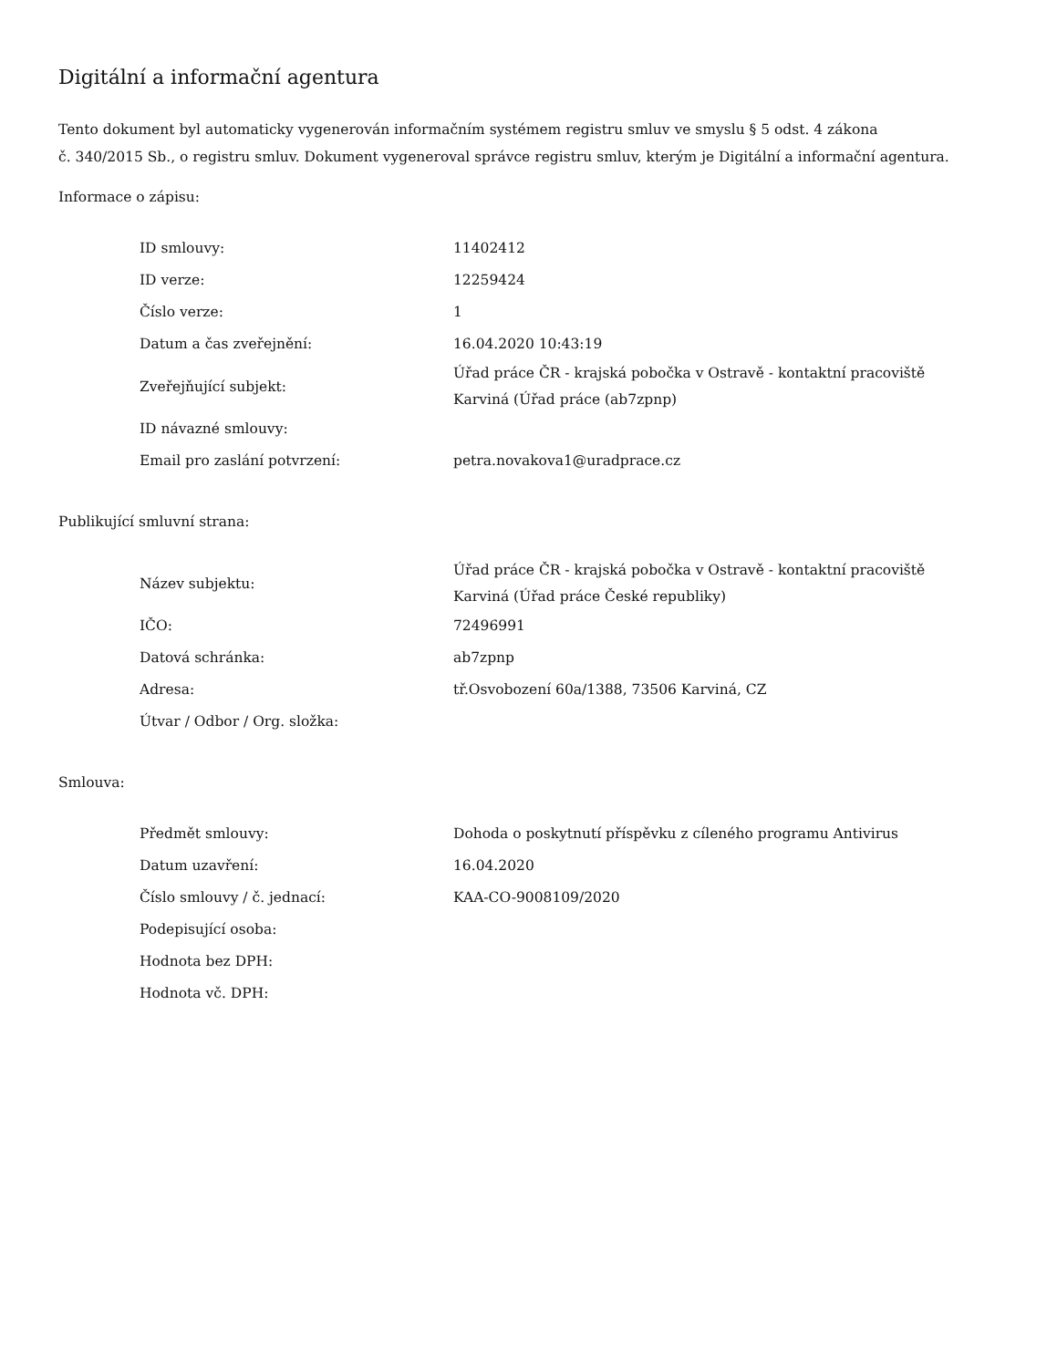Digitální a informační agentura
Tento dokument byl automaticky vygenerován informačním systémem registru smluv ve smyslu § 5 odst. 4 zákona
č. 340/2015 Sb., o registru smluv. Dokument vygeneroval správce registru smluv, kterým je Digitální a informační agentura.
Informace o zápisu:
| ID smlouvy: | 11402412 |
| ID verze: | 12259424 |
| Číslo verze: | 1 |
| Datum a čas zveřejnění: | 16.04.2020 10:43:19 |
| Zveřejňující subjekt: | Úřad práce ČR - krajská pobočka v Ostravě - kontaktní pracoviště Karviná (Úřad práce (ab7zpnp) |
| ID návazné smlouvy: | |
| Email pro zaslání potvrzení: | petra.novakova1@uradprace.cz |
Publikující smluvní strana:
| Název subjektu: | Úřad práce ČR - krajská pobočka v Ostravě - kontaktní pracoviště Karviná (Úřad práce České republiky) |
| IČO: | 72496991 |
| Datová schránka: | ab7zpnp |
| Adresa: | tř.Osvobození 60a/1388, 73506 Karviná, CZ |
| Útvar / Odbor / Org. složka: | |
Smlouva:
| Předmět smlouvy: | Dohoda o poskytnutí příspěvku z cíleného programu Antivirus |
| Datum uzavření: | 16.04.2020 |
| Číslo smlouvy / č. jednací: | KAA-CO-9008109/2020 |
| Podepisující osoba: | |
| Hodnota bez DPH: | |
| Hodnota vč. DPH: | |